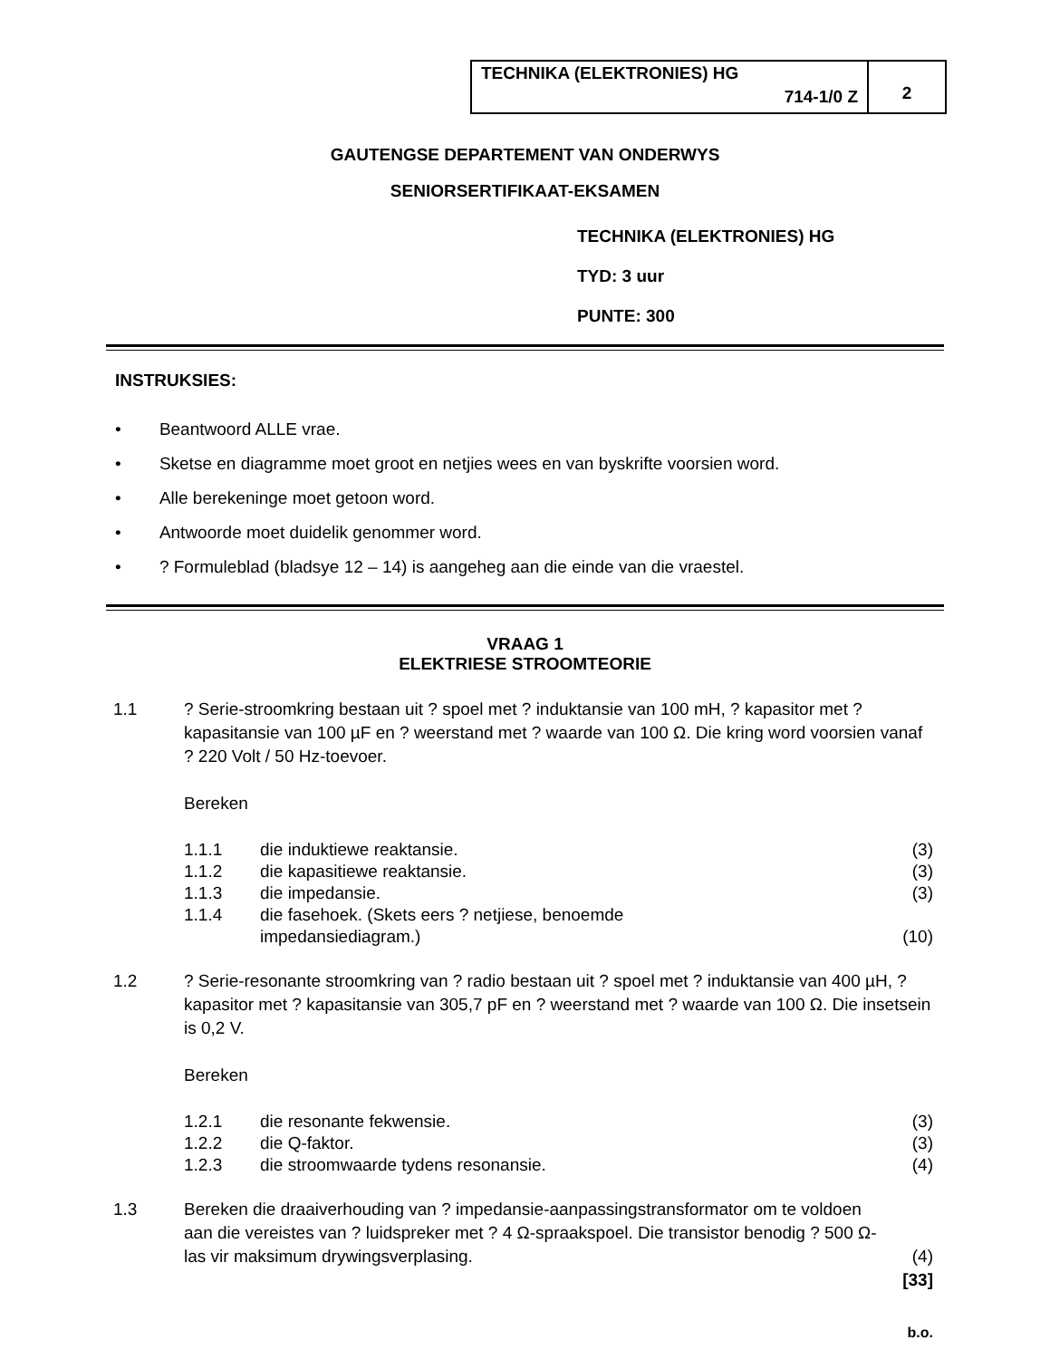TECHNIKA (ELEKTRONIES) HG
714-1/0 Z
2
GAUTENGSE DEPARTEMENT VAN ONDERWYS
SENIORSERTIFIKAAT-EKSAMEN
TECHNIKA (ELEKTRONIES) HG
TYD: 3 uur
PUNTE: 300
INSTRUKSIES:
• Beantwoord ALLE vrae.
• Sketse en diagramme moet groot en netjies wees en van byskrifte voorsien word.
• Alle berekeninge moet getoon word.
• Antwoorde moet duidelik genommer word.
• ? Formuleblad (bladsye 12 – 14) is aangeheg aan die einde van die vraestel.
VRAAG 1
ELEKTRIESE STROOMTEORIE
1.1 ? Serie-stroomkring bestaan uit ? spoel met ? induktansie van 100 mH, ? kapasitor met ? kapasitansie van 100 µF en ? weerstand met ? waarde van 100 Ω. Die kring word voorsien vanaf ? 220 Volt / 50 Hz-toevoer.
Bereken
1.1.1 die induktiewe reaktansie. (3)
1.1.2 die kapasitiewe reaktansie. (3)
1.1.3 die impedansie. (3)
1.1.4 die fasehoek. (Skets eers ? netjiese, benoemde
impedansiediagram.)
(10)
1.2 ? Serie-resonante stroomkring van ? radio bestaan uit ? spoel met ? induktansie van 400 µH, ? kapasitor met ? kapasitansie van 305,7 pF en ? weerstand met ? waarde van 100 Ω. Die insetsein is 0,2 V.
Bereken
1.2.1 die resonante fekwensie. (3)
1.2.2 die Q-faktor. (3)
1.2.3 die stroomwaarde tydens resonansie.
(4)
1.3 Bereken die draaiverhouding van ? impedansie-aanpassingstransformator om te voldoen aan die vereistes van ? luidspreker met ? 4 Ω-spraakspoel. Die transistor benodig ? 500 Ω-las vir maksimum drywingsverplasing.
(4)
[33]
b.o.